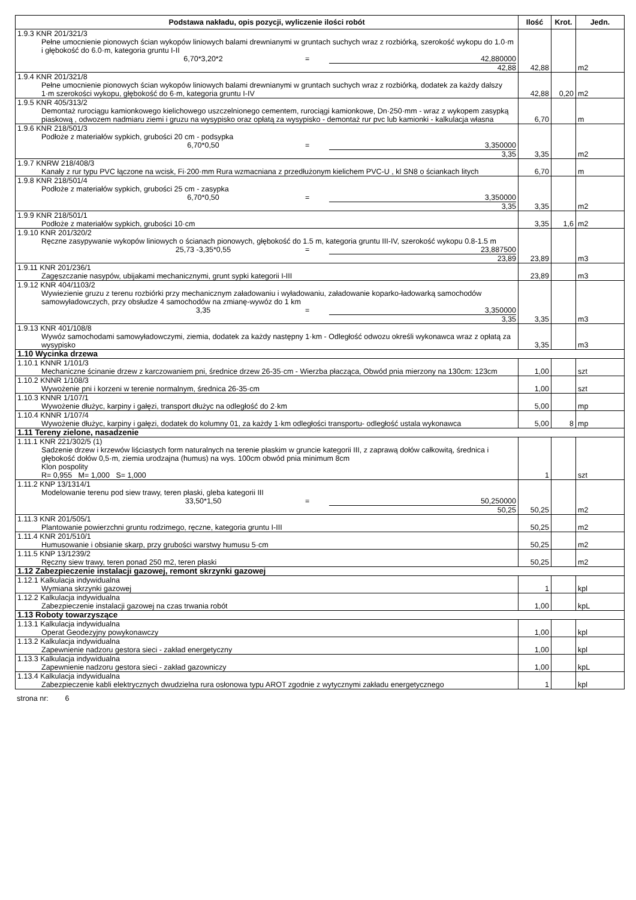| Podstawa nakładu, opis pozycji, wyliczenie ilości robót | Ilość | Krot. | Jedn. |
| --- | --- | --- | --- |
| 1.9.3 KNR 201/321/3 Pełne umocnienie pionowych ścian wykopów liniowych balami drewnianymi w gruntach suchych wraz z rozbiórką, szerokość wykopu do 1.0·m i głębokość do 6.0·m, kategoria gruntu I-II 6,70*3,20*2 = 42,880000 42,88 | 42,88 | | m2 |
| 1.9.4 KNR 201/321/8 Pełne umocnienie pionowych ścian wykopów liniowych balami drewnianymi w gruntach suchych wraz z rozbiórką, dodatek za każdy dalszy 1·m szerokości wykopu, głębokość do 6·m, kategoria gruntu I-IV | 42,88 | 0,20 | m2 |
| 1.9.5 KNR 405/313/2 Demontaż rurociągu kamionkowego kielichowego uszczelnionego cementem, rurociągi kamionkowe, Dn·250·mm - wraz z wykopem zasypką piaskową , odwozem nadmiaru ziemi i gruzu na wysypisko oraz opłatą za wysypisko - demontaż rur pvc lub kamionki - kalkulacja własna | 6,70 | | m |
| 1.9.6 KNR 218/501/3 Podłoże z materiałów sypkich, grubości 20 cm - podsypka 6,70*0,50 = 3,350000 3,35 | 3,35 | | m2 |
| 1.9.7 KNRW 218/408/3 Kanały z rur typu PVC łączone na wcisk, Fi·200·mm Rura wzmacniana z przedłużonym kielichem PVC-U , kl SN8 o ściankach litych | 6,70 | | m |
| 1.9.8 KNR 218/501/4 Podłoże z materiałów sypkich, grubości 25 cm - zasypka 6,70*0,50 = 3,350000 3,35 | 3,35 | | m2 |
| 1.9.9 KNR 218/501/1 Podłoże z materiałów sypkich, grubości 10·cm | 3,35 | 1,6 | m2 |
| 1.9.10 KNR 201/320/2 Ręczne zasypywanie wykopów liniowych o ścianach pionowych, głębokość do 1.5 m, kategoria gruntu III-IV, szerokość wykopu 0.8-1.5 m 25,73 -3,35*0,55 = 23,887500 23,89 | 23,89 | | m3 |
| 1.9.11 KNR 201/236/1 Zagęszczanie nasypów, ubijakami mechanicznymi, grunt sypki kategorii I-III | 23,89 | | m3 |
| 1.9.12 KNR 404/1103/2 Wywiezienie gruzu z terenu rozbiórki przy mechanicznym załadowaniu i wyładowaniu, załadowanie koparko-ładowarką samochodów samowyładowczych, przy obsłudze 4 samochodów na zmianę-wywóz do 1 km 3,35 = 3,350000 3,35 | 3,35 | | m3 |
| 1.9.13 KNR 401/108/8 Wywóz samochodami samowyładowczymi, ziemia, dodatek za każdy następny 1·km - Odległość odwozu określi wykonawca wraz z opłatą za wysypisko | 3,35 | | m3 |
| 1.10 Wycinka drzewa | | | |
| 1.10.1 KNNR 1/101/3 Mechaniczne ścinanie drzew z karczowaniem pni, średnice drzew 26-35·cm - Wierzba płacząca, Obwód pnia mierzony na 130cm: 123cm | 1,00 | | szt |
| 1.10.2 KNNR 1/108/3 Wywożenie pni i korzeni w terenie normalnym, średnica 26-35·cm | 1,00 | | szt |
| 1.10.3 KNNR 1/107/1 Wywożenie dłużyc, karpiny i gałęzi, transport dłużyc na odległość do 2·km | 5,00 | | mp |
| 1.10.4 KNNR 1/107/4 Wywożenie dłużyc, karpiny i gałęzi, dodatek do kolumny 01, za każdy 1·km odległości transportu- odległość ustala wykonawca | 5,00 | 8 | mp |
| 1.11 Tereny zielone, nasadzenie | | | |
| 1.11.1 KNR 221/302/5 (1) Sadzenie drzew i krzewów liściastych form naturalnych na terenie płaskim w gruncie kategorii III, z zaprawą dołów całkowitą, średnica i głębokość dołów 0,5·m, ziemia urodzajna (humus) na wys. 100cm obwód pnia minimum 8cm Klon pospolity R= 0,955 M= 1,000 S= 1,000 | 1 | | szt |
| 1.11.2 KNP 13/1314/1 Modelowanie terenu pod siew trawy, teren płaski, gleba kategorii III 33,50*1,50 = 50,250000 50,25 | 50,25 | | m2 |
| 1.11.3 KNR 201/505/1 Plantowanie powierzchni gruntu rodzimego, ręczne, kategoria gruntu I-III | 50,25 | | m2 |
| 1.11.4 KNR 201/510/1 Humusowanie i obsianie skarp, przy grubości warstwy humusu 5·cm | 50,25 | | m2 |
| 1.11.5 KNP 13/1239/2 Ręczny siew trawy, teren ponad 250 m2, teren płaski | 50,25 | | m2 |
| 1.12 Zabezpieczenie instalacji gazowej, remont skrzynki gazowej | | | |
| 1.12.1 Kalkulacja indywidualna Wymiana skrzynki gazowej | 1 | | kpl |
| 1.12.2 Kalkulacja indywidualna Zabezpieczenie instalacji gazowej na czas trwania robót | 1,00 | | kpL |
| 1.13 Roboty towarzyszące | | | |
| 1.13.1 Kalkulacja indywidualna Operat Geodezyjny powykonawczy | 1,00 | | kpl |
| 1.13.2 Kalkulacja indywidualna Zapewnienie nadzoru gestora sieci - zakład energetyczny | 1,00 | | kpl |
| 1.13.3 Kalkulacja indywidualna Zapewnienie nadzoru gestora sieci - zakład gazowniczy | 1,00 | | kpL |
| 1.13.4 Kalkulacja indywidualna Zabezpieczenie kabli elektrycznych dwudzielna rura osłonowa typu AROT zgodnie z wytycznymi zakładu energetycznego | 1 | | kpl |
strona nr: 6